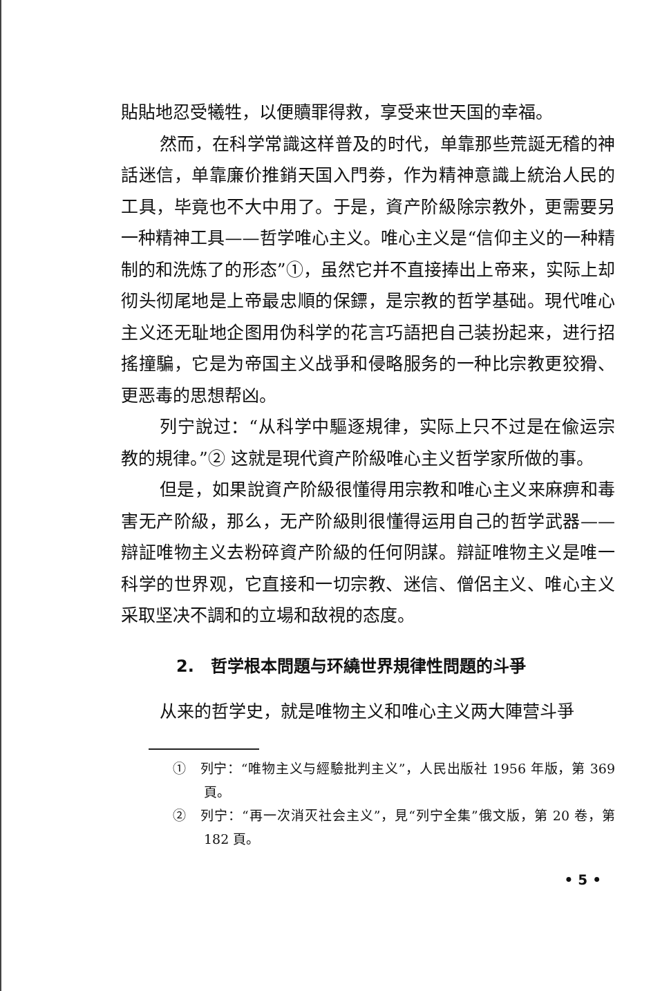貼貼地忍受犧牲，以便贖罪得救，享受来世天国的幸福。
然而，在科学常識这样普及的时代，单靠那些荒誕无稽的神話迷信，单靠廉价推銷天国入門劵，作为精神意識上統治人民的工具，毕竟也不大中用了。于是，資产阶級除宗教外，更需要另一种精神工具——哲学唯心主义。唯心主义是“信仰主义的一种精制的和洗炼了的形态”①，虽然它并不直接捧出上帝来，实际上却彻头彻尾地是上帝最忠順的保鏢，是宗教的哲学基础。現代唯心主义还无耻地企图用伪科学的花言巧語把自己装扮起来，进行招搖撞騙，它是为帝国主义战爭和侵略服务的一种比宗教更狡猾、更恶毒的思想帮凶。
列宁說过：“从科学中驅逐規律，实际上只不过是在偸运宗教的規律。”② 这就是現代資产阶級唯心主义哲学家所做的事。
但是，如果說資产阶級很懂得用宗教和唯心主义来麻痹和毒害无产阶級，那么，无产阶級則很懂得运用自己的哲学武器——辯証唯物主义去粉碎資产阶級的任何阴謀。辯証唯物主义是唯一科学的世界观，它直接和一切宗教、迷信、僧侶主义、唯心主义采取坚决不調和的立場和敌視的态度。
2.　哲学根本問題与环繞世界規律性問題的斗爭
从来的哲学史，就是唯物主义和唯心主义两大陣营斗爭
①　列宁：“唯物主义与經驗批判主义”，人民出版社 1956 年版，第 369 頁。
②　列宁：“再一次消灭社会主义”，見“列宁全集”俄文版，第 20 卷，第 182 頁。
• 5 •